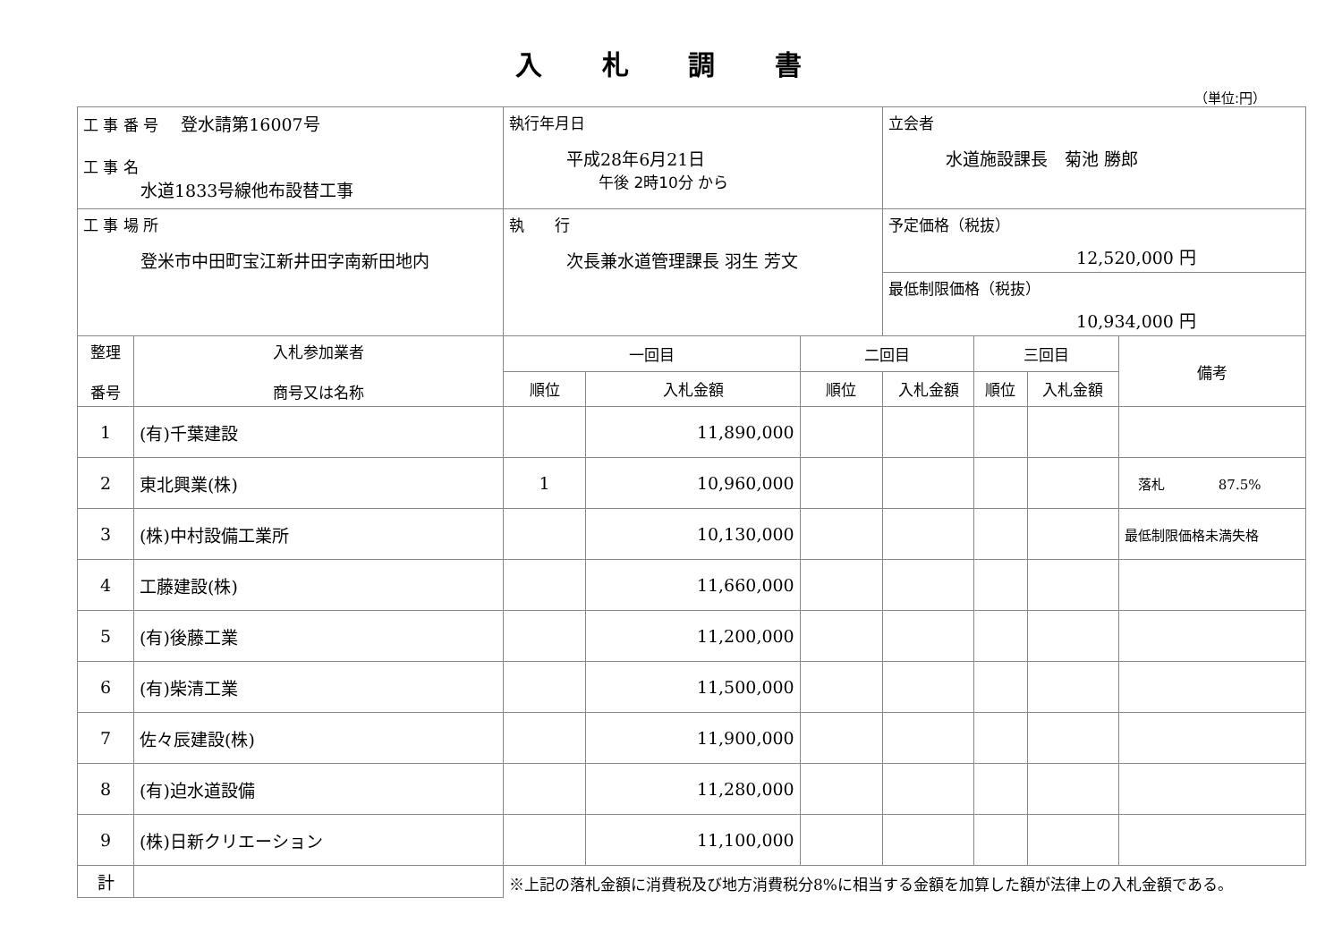入 札 調 書
（単位:円）
| 工 事 番 号 登水請第16007号 工 事 名 水道1833号線他布設替工事 | | 執行年月日 平成28年6月21日 午後 2時10分 から | | | 立会者 水道施設課長 菊池 勝郎 | | | |
| 工 事 場 所 登米市中田町宝江新井田字南新田地内 | | 執 行 次長兼水道管理課長 羽生 芳文 | | | 予定価格（税抜） 12,520,000 円 | | | |
| | | | | | 最低制限価格（税抜） 10,934,000 円 | | | |
| 整理 番号 | 入札参加業者 商号又は名称 | 一回目 | | 二回目 | | 三回目 | | 備考 |
| | | 順位 | 入札金額 | 順位 | 入札金額 | 順位 | 入札金額 | |
| 1 | (有)千葉建設 | | 11,890,000 | | | | | |
| 2 | 東北興業(株) | 1 | 10,960,000 | | | | | 落札 87.5% |
| 3 | (株)中村設備工業所 | | 10,130,000 | | | | | 最低制限価格未満失格 |
| 4 | 工藤建設(株) | | 11,660,000 | | | | | |
| 5 | (有)後藤工業 | | 11,200,000 | | | | | |
| 6 | (有)柴清工業 | | 11,500,000 | | | | | |
| 7 | 佐々辰建設(株) | | 11,900,000 | | | | | |
| 8 | (有)迫水道設備 | | 11,280,000 | | | | | |
| 9 | (株)日新クリエーション | | 11,100,000 | | | | | |
| 計 | | ※上記の落札金額に消費税及び地方消費税分8%に相当する金額を加算した額が法律上の入札金額である。 | | | | | | |